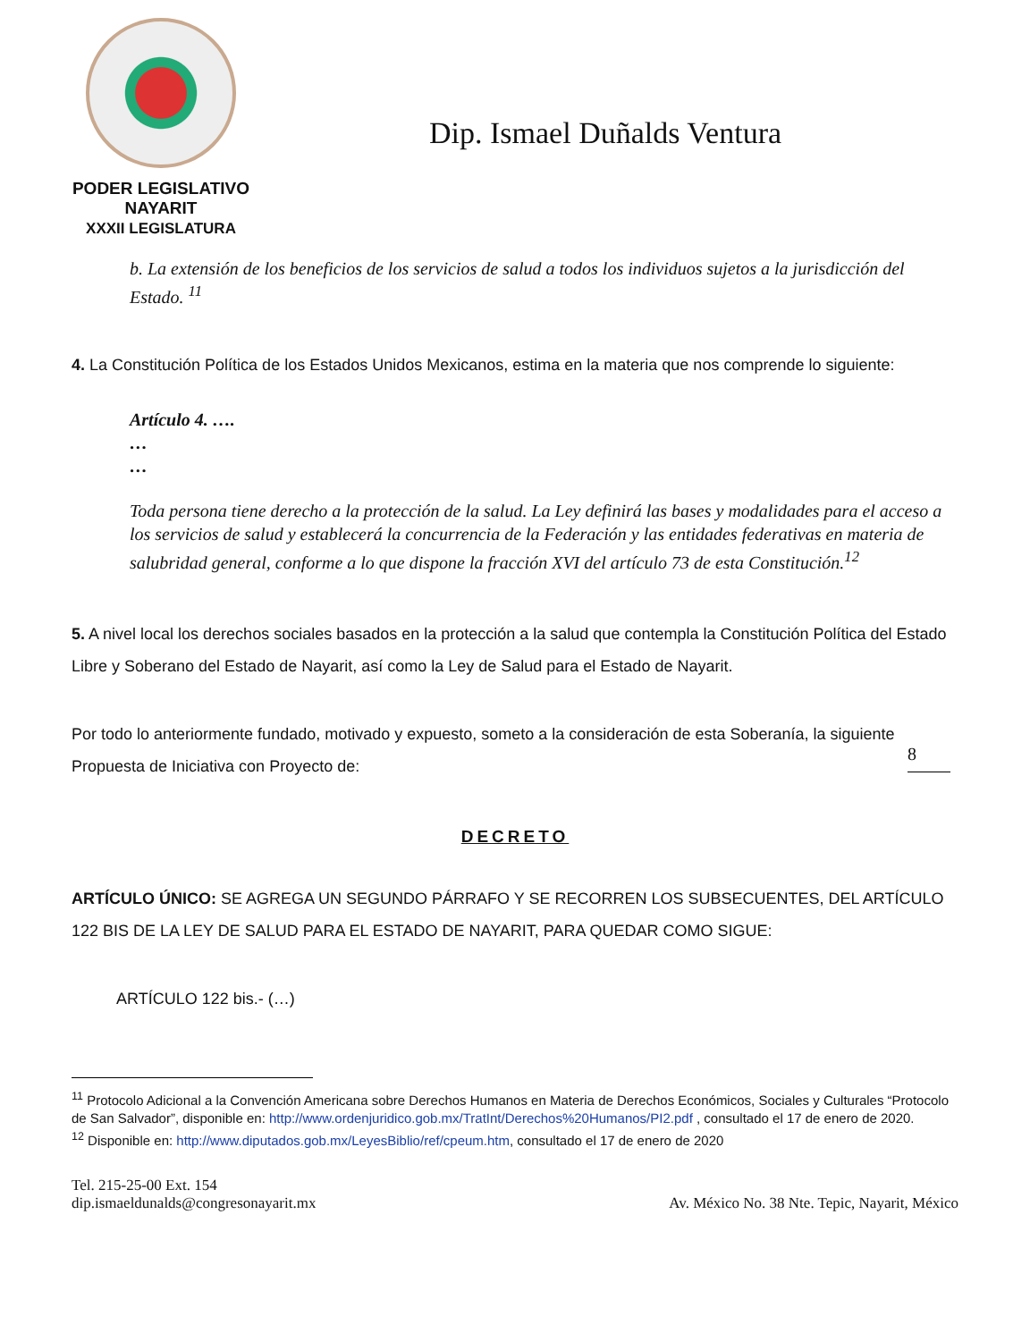PODER LEGISLATIVO
NAYARIT
XXXII LEGISLATURA
Dip. Ismael Duñalds Ventura
b. La extensión de los beneficios de los servicios de salud a todos los individuos sujetos a la jurisdicción del Estado. <sup>11</sup>
4. La Constitución Política de los Estados Unidos Mexicanos, estima en la materia que nos comprende lo siguiente:
Artículo 4. ….
…
…
Toda persona tiene derecho a la protección de la salud. La Ley definirá las bases y modalidades para el acceso a los servicios de salud y establecerá la concurrencia de la Federación y las entidades federativas en materia de salubridad general, conforme a lo que dispone la fracción XVI del artículo 73 de esta Constitución.<sup>12</sup>
5. A nivel local los derechos sociales basados en la protección a la salud que contempla la Constitución Política del Estado Libre y Soberano del Estado de Nayarit, así como la Ley de Salud para el Estado de Nayarit.
8
Por todo lo anteriormente fundado, motivado y expuesto, someto a la consideración de esta Soberanía, la siguiente Propuesta de Iniciativa con Proyecto de:
DECRETO
ARTÍCULO ÚNICO: SE AGREGA UN SEGUNDO PÁRRAFO Y SE RECORREN LOS SUBSECUENTES, DEL ARTÍCULO 122 BIS DE LA LEY DE SALUD PARA EL ESTADO DE NAYARIT, PARA QUEDAR COMO SIGUE:
ARTÍCULO 122 bis.- (…)
<sup>11</sup> Protocolo Adicional a la Convención Americana sobre Derechos Humanos en Materia de Derechos Económicos, Sociales y Culturales “Protocolo de San Salvador”, disponible en: http://www.ordenjuridico.gob.mx/TratInt/Derechos%20Humanos/PI2.pdf , consultado el 17 de enero de 2020.
<sup>12</sup> Disponible en: http://www.diputados.gob.mx/LeyesBiblio/ref/cpeum.htm, consultado el 17 de enero de 2020
Tel. 215-25-00 Ext. 154
dip.ismaeldunalds@congresonayarit.mx
Av. México No. 38 Nte. Tepic, Nayarit, México